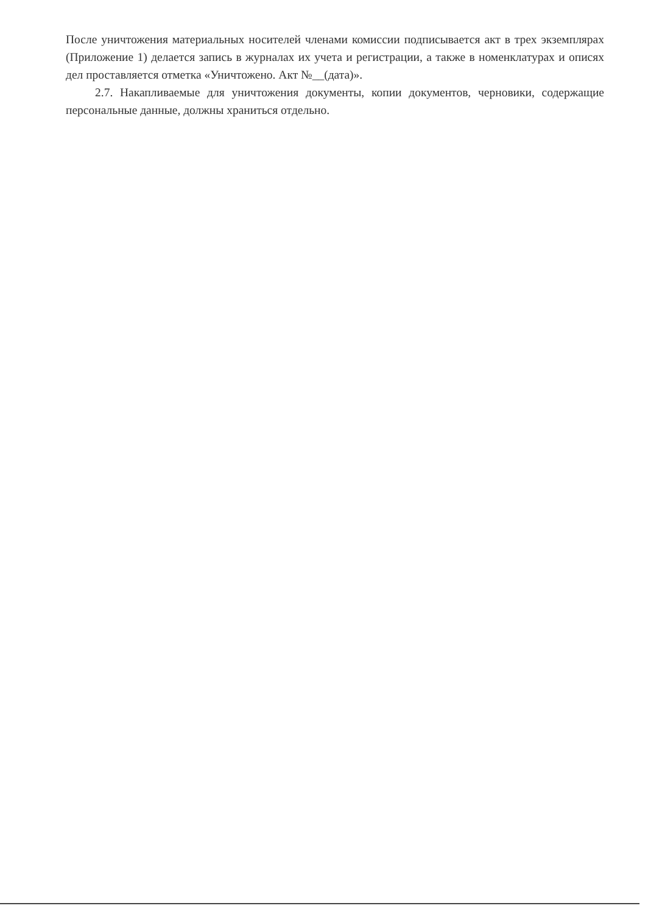После уничтожения материальных носителей членами комиссии подписывается акт в трех экземплярах (Приложение 1) делается запись в журналах их учета и регистрации, а также в номенклатурах и описях дел проставляется отметка «Уничтожено. Акт №__(дата)».
2.7. Накапливаемые для уничтожения документы, копии документов, черновики, содержащие персональные данные, должны храниться отдельно.